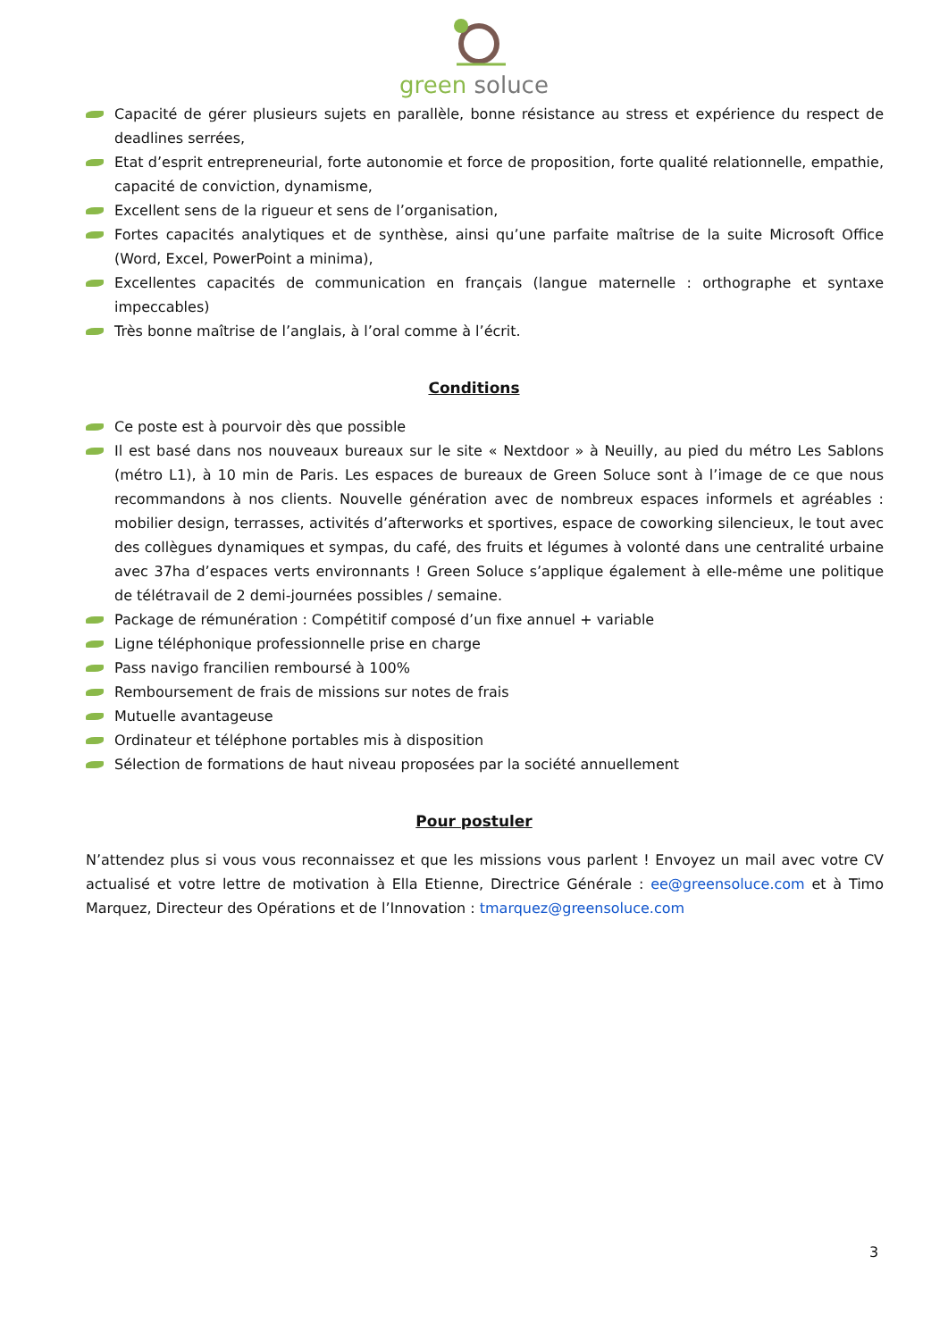green soluce
Capacité de gérer plusieurs sujets en parallèle, bonne résistance au stress et expérience du respect de deadlines serrées,
Etat d’esprit entrepreneurial, forte autonomie et force de proposition, forte qualité relationnelle, empathie, capacité de conviction, dynamisme,
Excellent sens de la rigueur et sens de l’organisation,
Fortes capacités analytiques et de synthèse, ainsi qu’une parfaite maîtrise de la suite Microsoft Office (Word, Excel, PowerPoint a minima),
Excellentes capacités de communication en français (langue maternelle : orthographe et syntaxe impeccables)
Très bonne maîtrise de l’anglais, à l’oral comme à l’écrit.
Conditions
Ce poste est à pourvoir dès que possible
Il est basé dans nos nouveaux bureaux sur le site « Nextdoor » à Neuilly, au pied du métro Les Sablons (métro L1), à 10 min de Paris. Les espaces de bureaux de Green Soluce sont à l’image de ce que nous recommandons à nos clients. Nouvelle génération avec de nombreux espaces informels et agréables : mobilier design, terrasses, activités d’afterworks et sportives, espace de coworking silencieux, le tout avec des collègues dynamiques et sympas, du café, des fruits et légumes à volonté dans une centralité urbaine avec 37ha d’espaces verts environnants ! Green Soluce s’applique également à elle-même une politique de télétravail de 2 demi-journées possibles / semaine.
Package de rémunération : Compétitif composé d’un fixe annuel + variable
Ligne téléphonique professionnelle prise en charge
Pass navigo francilien remboursé à 100%
Remboursement de frais de missions sur notes de frais
Mutuelle avantageuse
Ordinateur et téléphone portables mis à disposition
Sélection de formations de haut niveau proposées par la société annuellement
Pour postuler
N’attendez plus si vous vous reconnaissez et que les missions vous parlent ! Envoyez un mail avec votre CV actualisé et votre lettre de motivation à Ella Etienne, Directrice Générale : ee@greensoluce.com et à Timo Marquez, Directeur des Opérations et de l’Innovation : tmarquez@greensoluce.com
3